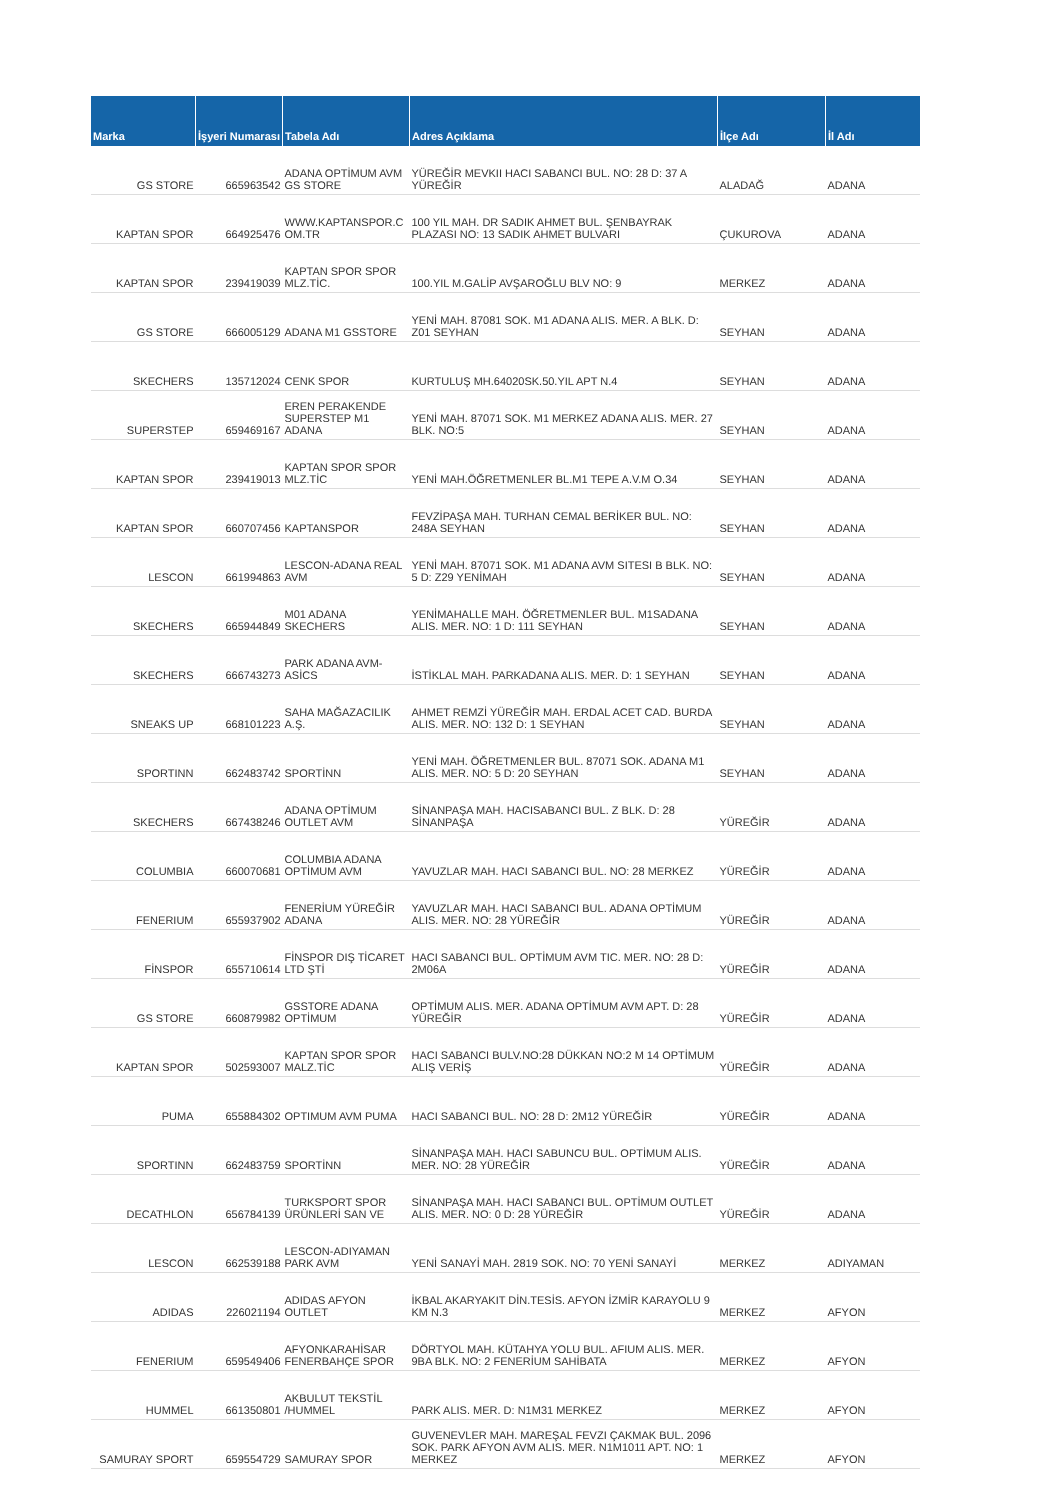| Marka | İşyeri Numarası | Tabela Adı | Adres Açıklama | İlçe Adı | İl Adı |
| --- | --- | --- | --- | --- | --- |
| GS STORE | 665963542 | ADANA OPTİMUM AVM GS STORE | YÜREĞİR MEVKII HACI SABANCI BUL. NO: 28 D: 37 A YÜREĞİR | ALADAĞ | ADANA |
| KAPTAN SPOR | 664925476 | WWW.KAPTANSPOR.C OM.TR | 100 YIL MAH. DR SADIK AHMET BUL. ŞENBAYRAK PLAZASI NO: 13 SADIK AHMET BULVARI | ÇUKUROVA | ADANA |
| KAPTAN SPOR | 239419039 | KAPTAN SPOR SPOR MLZ.TİC. | 100.YIL M.GALİP AVŞAROĞLU BLV NO: 9 | MERKEZ | ADANA |
| GS STORE | 666005129 | ADANA M1 GSSTORE | YENİ MAH. 87081 SOK. M1 ADANA ALIS. MER. A BLK. D: Z01 SEYHAN | SEYHAN | ADANA |
| SKECHERS | 135712024 | CENK SPOR | KURTULUŞ MH.64020SK.50.YIL APT N.4 | SEYHAN | ADANA |
| SUPERSTEP | 659469167 | EREN PERAKENDE SUPERSTEP M1 ADANA | YENİ MAH. 87071 SOK. M1 MERKEZ ADANA ALIS. MER. 27 BLK. NO:5 | SEYHAN | ADANA |
| KAPTAN SPOR | 239419013 | KAPTAN SPOR SPOR MLZ.TİC | YENİ MAH.ÖĞRETMENLER BL.M1 TEPE A.V.M O.34 | SEYHAN | ADANA |
| KAPTAN SPOR | 660707456 | KAPTANSPOR | FEVZİPAŞA MAH. TURHAN CEMAL BERİKER BUL. NO: 248A SEYHAN | SEYHAN | ADANA |
| LESCON | 661994863 | LESCON-ADANA REAL AVM | YENİ MAH. 87071 SOK. M1 ADANA AVM SITESI B BLK. NO: 5 D: Z29 YENİMAH | SEYHAN | ADANA |
| SKECHERS | 665944849 | M01 ADANA SKECHERS | YENİMAHALLE MAH. ÖĞRETMENLER BUL. M1SADANA ALIS. MER. NO: 1 D: 111 SEYHAN | SEYHAN | ADANA |
| SKECHERS | 666743273 | PARK ADANA AVM-ASİCS | İSTİKLAL MAH. PARKADANA ALIS. MER. D: 1 SEYHAN | SEYHAN | ADANA |
| SNEAKS UP | 668101223 | SAHA MAĞAZACILIK A.Ş. | AHMET REMZİ YÜREĞİR MAH. ERDAL ACET CAD. BURDA ALIS. MER. NO: 132 D: 1 SEYHAN | SEYHAN | ADANA |
| SPORTINN | 662483742 | SPORTİNN | YENİ MAH. ÖĞRETMENLER BUL. 87071 SOK. ADANA M1 ALIS. MER. NO: 5 D: 20 SEYHAN | SEYHAN | ADANA |
| SKECHERS | 667438246 | ADANA OPTİMUM OUTLET AVM | SİNANPAŞA MAH. HACISABANCI BUL. Z BLK. D: 28 SİNANPAŞA | YÜREĞİR | ADANA |
| COLUMBIA | 660070681 | COLUMBIA ADANA OPTİMUM AVM | YAVUZLAR MAH. HACI SABANCI BUL. NO: 28 MERKEZ | YÜREĞİR | ADANA |
| FENERIUM | 655937902 | FENERİUM YÜREĞİR ADANA | YAVUZLAR MAH. HACI SABANCI BUL. ADANA OPTİMUM ALIS. MER. NO: 28 YÜREĞİR | YÜREĞİR | ADANA |
| FİNSPOR | 655710614 | FİNSPOR DIŞ TİCARET LTD ŞTİ | HACI SABANCI BUL. OPTİMUM AVM TIC. MER. NO: 28 D: 2M06A | YÜREĞİR | ADANA |
| GS STORE | 660879982 | GSSTORE ADANA OPTİMUM | OPTİMUM ALIS. MER. ADANA OPTİMUM AVM APT. D: 28 YÜREĞİR | YÜREĞİR | ADANA |
| KAPTAN SPOR | 502593007 | KAPTAN SPOR SPOR MALZ.TİC | HACI SABANCI BULV.NO:28 DÜKKAN NO:2 M 14 OPTİMUM ALIŞ VERİŞ | YÜREĞİR | ADANA |
| PUMA | 655884302 | OPTIMUM AVM PUMA | HACI SABANCI BUL. NO: 28 D: 2M12 YÜREĞİR | YÜREĞİR | ADANA |
| SPORTINN | 662483759 | SPORTİNN | SİNANPAŞA MAH. HACI SABUNCU BUL. OPTİMUM ALIS. MER. NO: 28 YÜREĞİR | YÜREĞİR | ADANA |
| DECATHLON | 656784139 | TURKSPORT SPOR ÜRÜNLERİ SAN VE | SİNANPAŞA MAH. HACI SABANCI BUL. OPTİMUM OUTLET ALIS. MER. NO: 0 D: 28 YÜREĞİR | YÜREĞİR | ADANA |
| LESCON | 662539188 | LESCON-ADIYAMAN PARK AVM | YENİ SANAYİ MAH. 2819 SOK. NO: 70 YENİ SANAYİ | MERKEZ | ADIYAMAN |
| ADIDAS | 226021194 | ADIDAS AFYON OUTLET | İKBAL AKARYAKIT DİN.TESİS. AFYON İZMİR KARAYOLU 9 KM N.3 | MERKEZ | AFYON |
| FENERIUM | 659549406 | AFYONKARAHİSAR FENERBAHÇE SPOR | DÖRTYOL MAH. KÜTAHYA YOLU BUL. AFIUM ALIS. MER. 9BA BLK. NO: 2 FENERİUM SAHİBATA | MERKEZ | AFYON |
| HUMMEL | 661350801 | AKBULUT TEKSTİL /HUMMEL | PARK ALIS. MER. D: N1M31 MERKEZ | MERKEZ | AFYON |
| SAMURAY SPORT | 659554729 | SAMURAY SPOR | GUVENEVLER MAH. MAREŞAL FEVZI ÇAKMAK BUL. 2096 SOK. PARK AFYON AVM ALIS. MER. N1M1011 APT. NO: 1 MERKEZ | MERKEZ | AFYON |